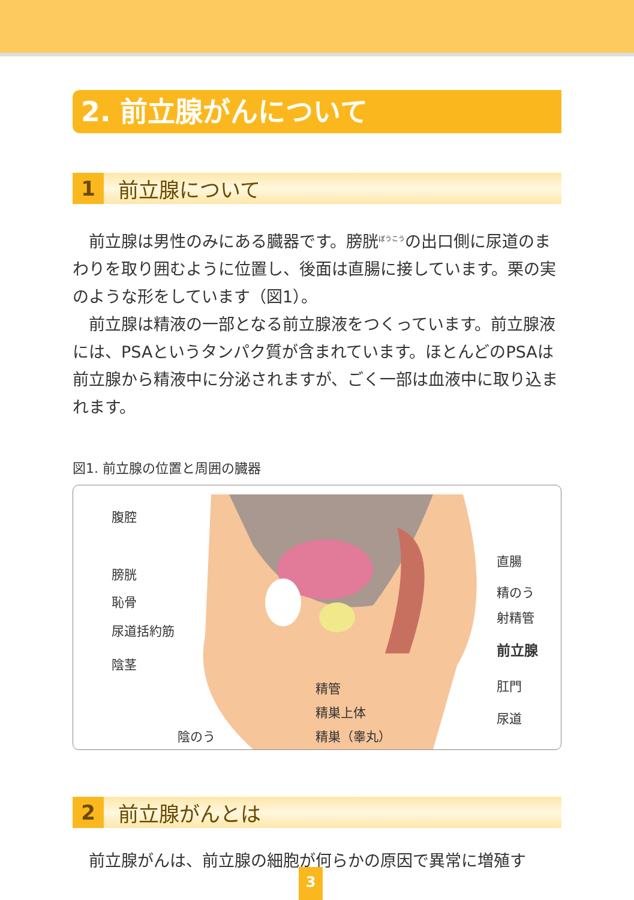2. 前立腺がんについて
1 前立腺について
前立腺は男性のみにある臓器です。膀胱<sup>ぼうこう</sup>の出口側に尿道のまわりを取り囲むように位置し、後面は直腸に接しています。栗の実のような形をしています（図1）。
前立腺は精液の一部となる前立腺液をつくっています。前立腺液には、PSAというタンパク質が含まれています。ほとんどのPSAは前立腺から精液中に分泌されますが、ごく一部は血液中に取り込まれます。
図1. 前立腺の位置と周囲の臓器
腹腔
膀胱
恥骨
尿道括約筋
陰茎
陰のう
精管
精巣上体
精巣（睾丸）
直腸
精のう
射精管
前立腺
肛門
尿道
2 前立腺がんとは
前立腺がんは、前立腺の細胞が何らかの原因で異常に増殖す
3